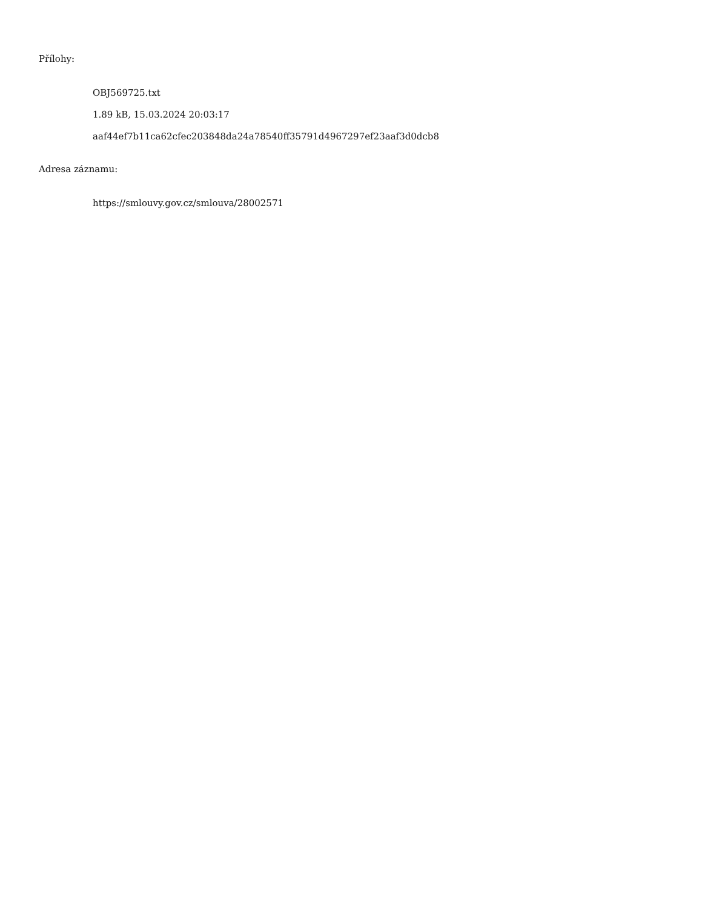Přílohy:
OBJ569725.txt
1.89 kB, 15.03.2024 20:03:17
aaf44ef7b11ca62cfec203848da24a78540ff35791d4967297ef23aaf3d0dcb8
Adresa záznamu:
https://smlouvy.gov.cz/smlouva/28002571